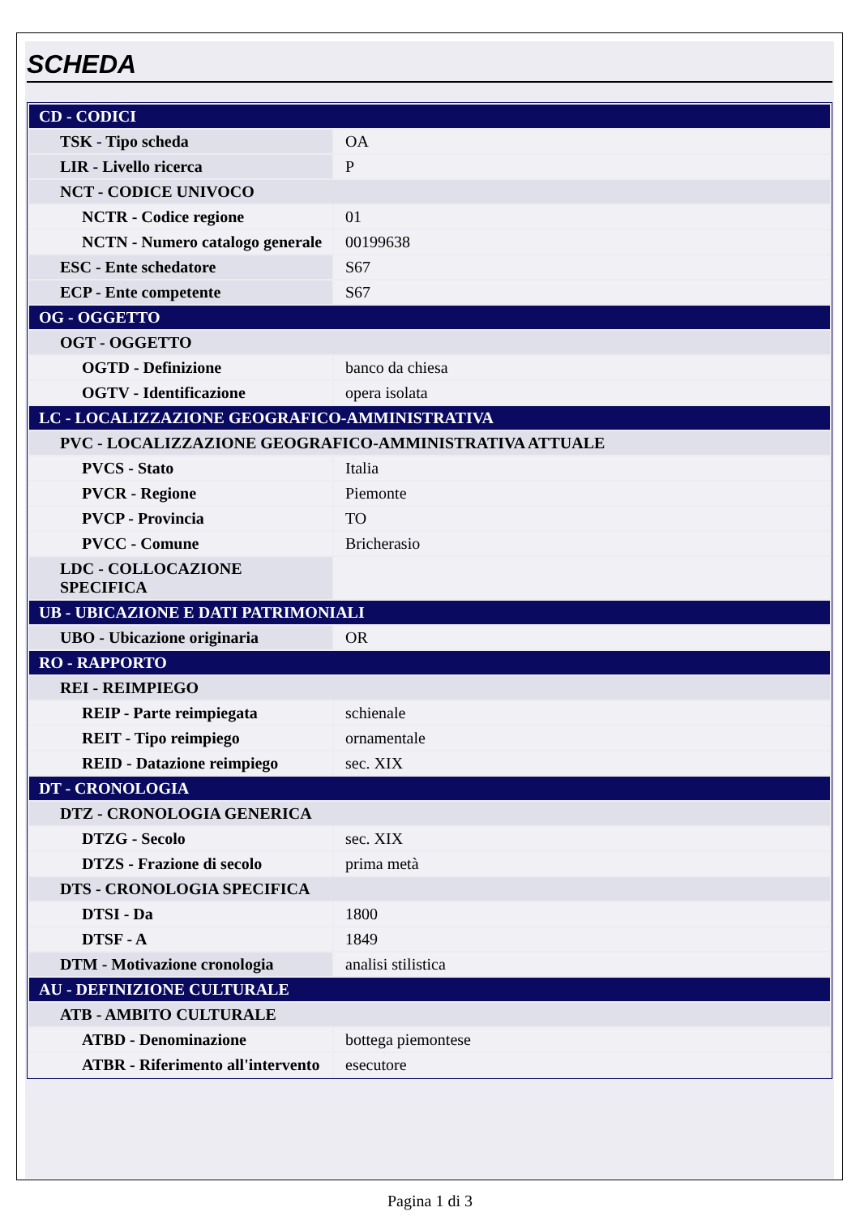SCHEDA
| CD - CODICI | |
| TSK - Tipo scheda | OA |
| LIR - Livello ricerca | P |
| NCT - CODICE UNIVOCO | |
| NCTR - Codice regione | 01 |
| NCTN - Numero catalogo generale | 00199638 |
| ESC - Ente schedatore | S67 |
| ECP - Ente competente | S67 |
| OG - OGGETTO | |
| OGT - OGGETTO | |
| OGTD - Definizione | banco da chiesa |
| OGTV - Identificazione | opera isolata |
| LC - LOCALIZZAZIONE GEOGRAFICO-AMMINISTRATIVA | |
| PVC - LOCALIZZAZIONE GEOGRAFICO-AMMINISTRATIVA ATTUALE | |
| PVCS - Stato | Italia |
| PVCR - Regione | Piemonte |
| PVCP - Provincia | TO |
| PVCC - Comune | Bricherasio |
| LDC - COLLOCAZIONE SPECIFICA | |
| UB - UBICAZIONE E DATI PATRIMONIALI | |
| UBO - Ubicazione originaria | OR |
| RO - RAPPORTO | |
| REI - REIMPIEGO | |
| REIP - Parte reimpiegata | schienale |
| REIT - Tipo reimpiego | ornamentale |
| REID - Datazione reimpiego | sec. XIX |
| DT - CRONOLOGIA | |
| DTZ - CRONOLOGIA GENERICA | |
| DTZG - Secolo | sec. XIX |
| DTZS - Frazione di secolo | prima metà |
| DTS - CRONOLOGIA SPECIFICA | |
| DTSI - Da | 1800 |
| DTSF - A | 1849 |
| DTM - Motivazione cronologia | analisi stilistica |
| AU - DEFINIZIONE CULTURALE | |
| ATB - AMBITO CULTURALE | |
| ATBD - Denominazione | bottega piemontese |
| ATBR - Riferimento all'intervento | esecutore |
Pagina 1 di 3